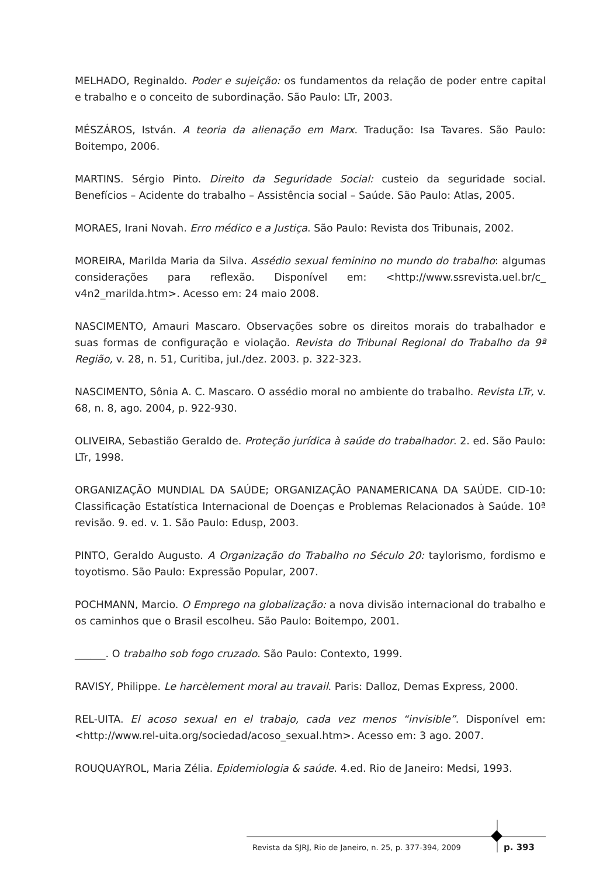MELHADO, Reginaldo. Poder e sujeição: os fundamentos da relação de poder entre capital e trabalho e o conceito de subordinação. São Paulo: LTr, 2003.
MÉSZÁROS, István. A teoria da alienação em Marx. Tradução: Isa Tavares. São Paulo: Boitempo, 2006.
MARTINS. Sérgio Pinto. Direito da Seguridade Social: custeio da seguridade social. Benefícios – Acidente do trabalho – Assistência social – Saúde. São Paulo: Atlas, 2005.
MORAES, Irani Novah. Erro médico e a Justiça. São Paulo: Revista dos Tribunais, 2002.
MOREIRA, Marilda Maria da Silva. Assédio sexual feminino no mundo do trabalho: algumas considerações para reflexão. Disponível em: <http://www.ssrevista.uel.br/c_ v4n2_marilda.htm>. Acesso em: 24 maio 2008.
NASCIMENTO, Amauri Mascaro. Observações sobre os direitos morais do trabalhador e suas formas de configuração e violação. Revista do Tribunal Regional do Trabalho da 9ª Região, v. 28, n. 51, Curitiba, jul./dez. 2003. p. 322-323.
NASCIMENTO, Sônia A. C. Mascaro. O assédio moral no ambiente do trabalho. Revista LTr, v. 68, n. 8, ago. 2004, p. 922-930.
OLIVEIRA, Sebastião Geraldo de. Proteção jurídica à saúde do trabalhador. 2. ed. São Paulo: LTr, 1998.
ORGANIZAÇÃO MUNDIAL DA SAÚDE; ORGANIZAÇÃO PANAMERICANA DA SAÚDE. CID-10: Classificação Estatística Internacional de Doenças e Problemas Relacionados à Saúde. 10ª revisão. 9. ed. v. 1. São Paulo: Edusp, 2003.
PINTO, Geraldo Augusto. A Organização do Trabalho no Século 20: taylorismo, fordismo e toyotismo. São Paulo: Expressão Popular, 2007.
POCHMANN, Marcio. O Emprego na globalização: a nova divisão internacional do trabalho e os caminhos que o Brasil escolheu. São Paulo: Boitempo, 2001.
______. O trabalho sob fogo cruzado. São Paulo: Contexto, 1999.
RAVISY, Philippe. Le harcèlement moral au travail. Paris: Dalloz, Demas Express, 2000.
REL-UITA. El acoso sexual en el trabajo, cada vez menos “invisible”. Disponível em: <http://www.rel-uita.org/sociedad/acoso_sexual.htm>. Acesso em: 3 ago. 2007.
ROUQUAYROL, Maria Zélia. Epidemiologia & saúde. 4.ed. Rio de Janeiro: Medsi, 1993.
Revista da SJRJ, Rio de Janeiro, n. 25, p. 377-394, 2009
p. 393